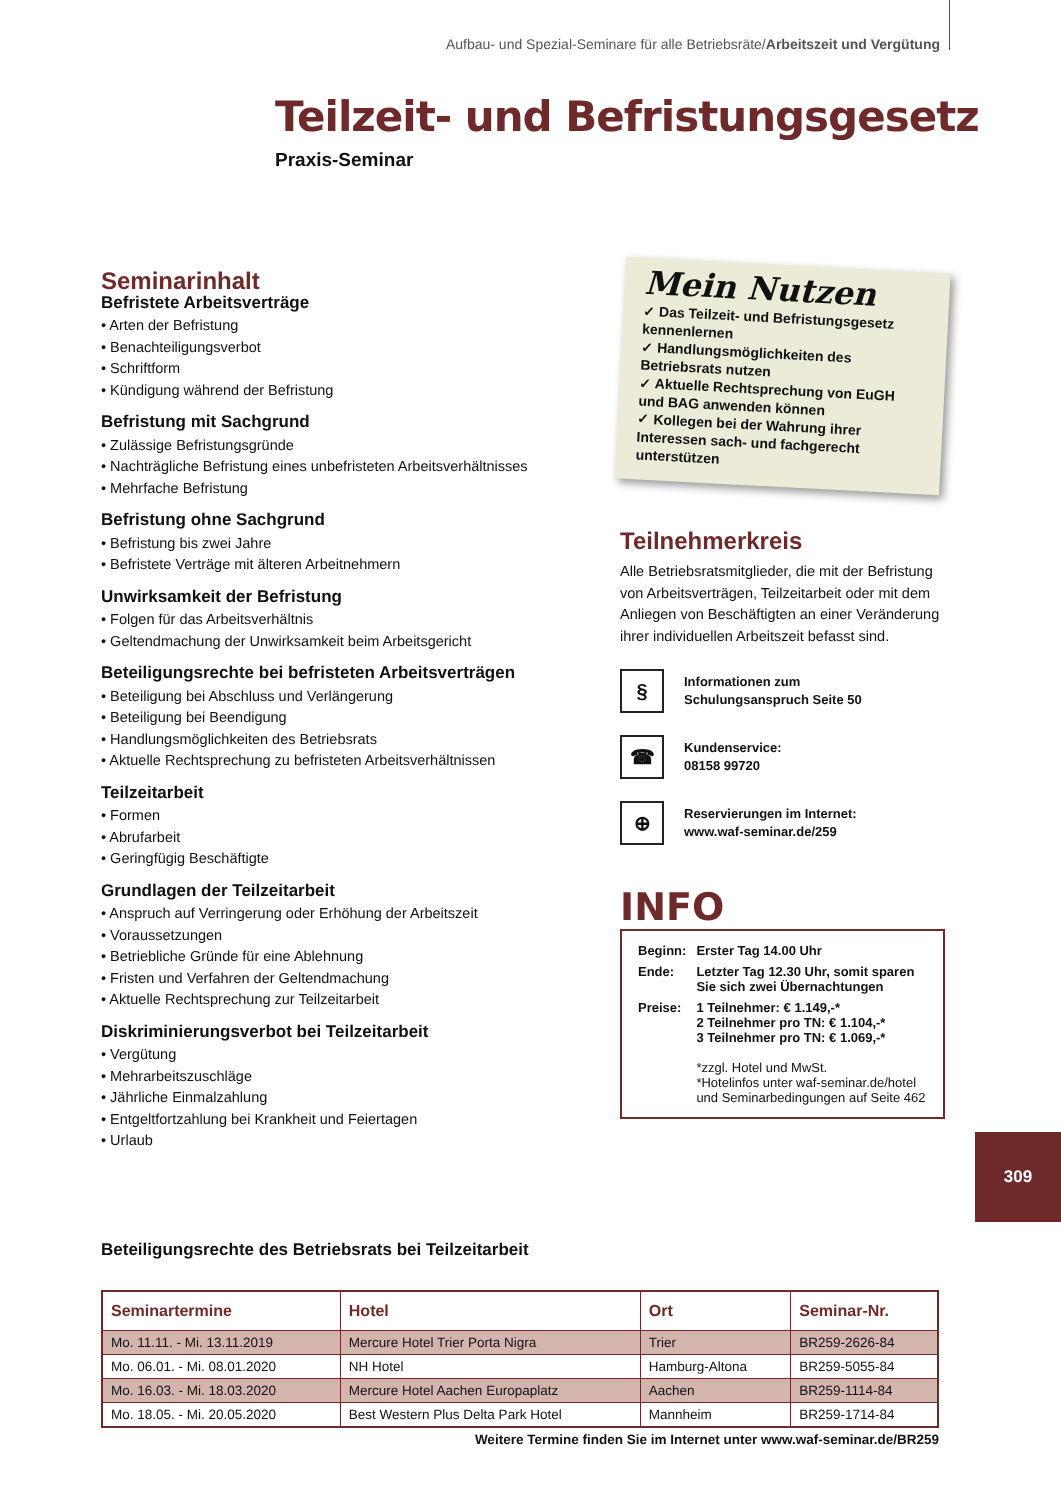Aufbau- und Spezial-Seminare für alle Betriebsräte/Arbeitszeit und Vergütung
Teilzeit- und Befristungsgesetz
Praxis-Seminar
Seminarinhalt
Befristete Arbeitsverträge
• Arten der Befristung
• Benachteiligungsverbot
• Schriftform
• Kündigung während der Befristung
Befristung mit Sachgrund
• Zulässige Befristungsgründe
• Nachträgliche Befristung eines unbefristeten Arbeitsverhältnisses
• Mehrfache Befristung
Befristung ohne Sachgrund
• Befristung bis zwei Jahre
• Befristete Verträge mit älteren Arbeitnehmern
Unwirksamkeit der Befristung
• Folgen für das Arbeitsverhältnis
• Geltendmachung der Unwirksamkeit beim Arbeitsgericht
Beteiligungsrechte bei befristeten Arbeitsverträgen
• Beteiligung bei Abschluss und Verlängerung
• Beteiligung bei Beendigung
• Handlungsmöglichkeiten des Betriebsrats
• Aktuelle Rechtsprechung zu befristeten Arbeitsverhältnissen
Teilzeitarbeit
• Formen
• Abrufarbeit
• Geringfügig Beschäftigte
Grundlagen der Teilzeitarbeit
• Anspruch auf Verringerung oder Erhöhung der Arbeitszeit
• Voraussetzungen
• Betriebliche Gründe für eine Ablehnung
• Fristen und Verfahren der Geltendmachung
• Aktuelle Rechtsprechung zur Teilzeitarbeit
Diskriminierungsverbot bei Teilzeitarbeit
• Vergütung
• Mehrarbeitszuschläge
• Jährliche Einmalzahlung
• Entgeltfortzahlung bei Krankheit und Feiertagen
• Urlaub
Mein Nutzen
✓ Das Teilzeit- und Befristungsgesetz kennenlernen
✓ Handlungsmöglichkeiten des Betriebsrats nutzen
✓ Aktuelle Rechtsprechung von EuGH und BAG anwenden können
✓ Kollegen bei der Wahrung ihrer Interessen sach- und fachgerecht unterstützen
Teilnehmerkreis
Alle Betriebsratsmitglieder, die mit der Befristung von Arbeitsverträgen, Teilzeitarbeit oder mit dem Anliegen von Beschäftigten an einer Veränderung ihrer individuellen Arbeitszeit befasst sind.
§
Informationen zum
Schulungsanspruch Seite 50
☎
Kundenservice:
08158 99720
⊕
Reservierungen im Internet:
www.waf-seminar.de/259
INFO
| Beginn: | Erster Tag 14.00 Uhr |
| Ende: | Letzter Tag 12.30 Uhr, somit sparen Sie sich zwei Übernachtungen |
| Preise: | 1 Teilnehmer: € 1.149,-* 2 Teilnehmer pro TN: € 1.104,-* 3 Teilnehmer pro TN: € 1.069,-* *zzgl. Hotel und MwSt. *Hotelinfos unter waf-seminar.de/hotel und Seminarbedingungen auf Seite 462 |
309
Beteiligungsrechte des Betriebsrats bei Teilzeitarbeit
| Seminartermine | Hotel | Ort | Seminar-Nr. |
| --- | --- | --- | --- |
| Mo. 11.11. - Mi. 13.11.2019 | Mercure Hotel Trier Porta Nigra | Trier | BR259-2626-84 |
| Mo. 06.01. - Mi. 08.01.2020 | NH Hotel | Hamburg-Altona | BR259-5055-84 |
| Mo. 16.03. - Mi. 18.03.2020 | Mercure Hotel Aachen Europaplatz | Aachen | BR259-1114-84 |
| Mo. 18.05. - Mi. 20.05.2020 | Best Western Plus Delta Park Hotel | Mannheim | BR259-1714-84 |
Weitere Termine finden Sie im Internet unter www.waf-seminar.de/BR259